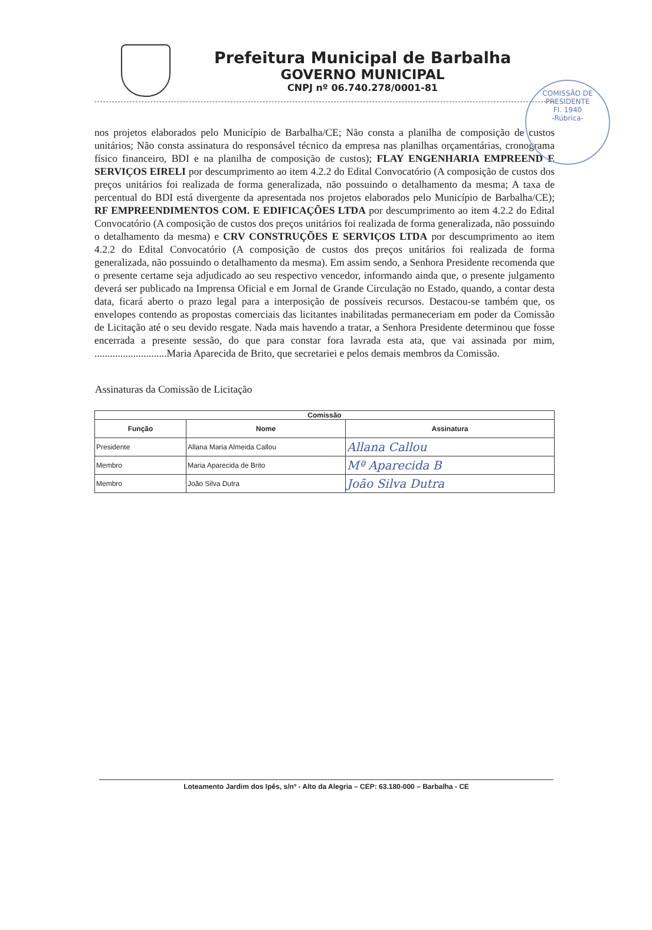Prefeitura Municipal de Barbalha
GOVERNO MUNICIPAL
CNPJ nº 06.740.278/0001-81
COMISSÃO DE
PRESIDENTE
Fl. 1940
-Rúbrica-
nos projetos elaborados pelo Município de Barbalha/CE; Não consta a planilha de composição de custos unitários; Não consta assinatura do responsável técnico da empresa nas planilhas orçamentárias, cronograma físico financeiro, BDI e na planilha de composição de custos); FLAY ENGENHARIA EMPREEND E SERVIÇOS EIRELI por descumprimento ao item 4.2.2 do Edital Convocatório (A composição de custos dos preços unitários foi realizada de forma generalizada, não possuindo o detalhamento da mesma; A taxa de percentual do BDI está divergente da apresentada nos projetos elaborados pelo Município de Barbalha/CE); RF EMPREENDIMENTOS COM. E EDIFICAÇÕES LTDA por descumprimento ao item 4.2.2 do Edital Convocatório (A composição de custos dos preços unitários foi realizada de forma generalizada, não possuindo o detalhamento da mesma) e CRV CONSTRUÇÕES E SERVIÇOS LTDA por descumprimento ao item 4.2.2 do Edital Convocatório (A composição de custos dos preços unitários foi realizada de forma generalizada, não possuindo o detalhamento da mesma). Em assim sendo, a Senhora Presidente recomenda que o presente certame seja adjudicado ao seu respectivo vencedor, informando ainda que, o presente julgamento deverá ser publicado na Imprensa Oficial e em Jornal de Grande Circulação no Estado, quando, a contar desta data, ficará aberto o prazo legal para a interposição de possíveis recursos. Destacou-se também que, os envelopes contendo as propostas comerciais das licitantes inabilitadas permaneceriam em poder da Comissão de Licitação até o seu devido resgate. Nada mais havendo a tratar, a Senhora Presidente determinou que fosse encerrada a presente sessão, do que para constar fora lavrada esta ata, que vai assinada por mim, ............................Maria Aparecida de Brito, que secretariei e pelos demais membros da Comissão.
Assinaturas da Comissão de Licitação
| Comissão | | |
| --- | --- | --- |
| Função | Nome | Assinatura |
| Presidente | Allana Maria Almeida Callou | Allana Callou |
| Membro | Maria Aparecida de Brito | Mª Aparecida B |
| Membro | João Silva Dutra | João Silva Dutra |
Loteamento Jardim dos Ipês, s/nº - Alto da Alegria – CEP: 63.180-000 – Barbalha - CE